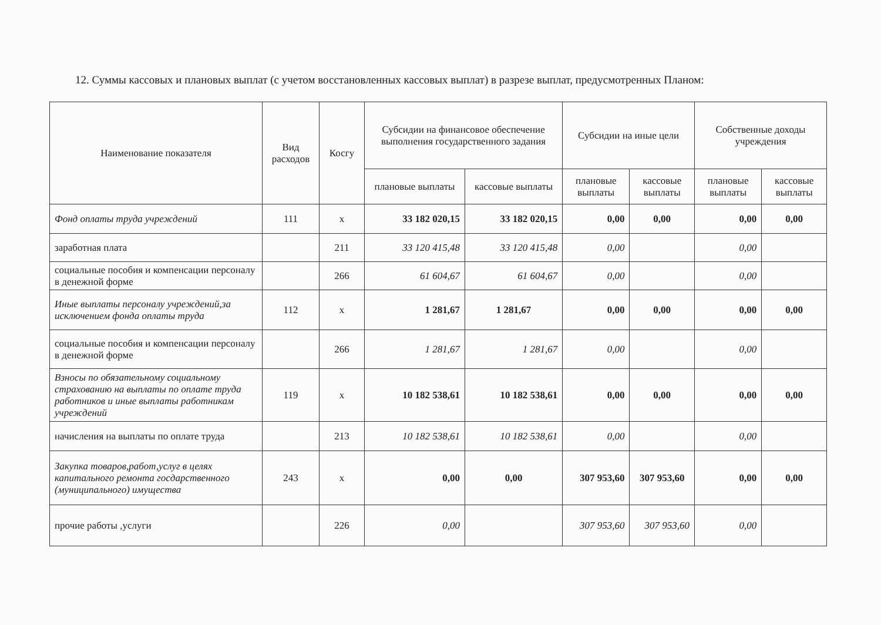12. Суммы кассовых и плановых выплат (с учетом восстановленных кассовых выплат) в разрезе выплат, предусмотренных Планом:
| Наименование показателя | Вид расходов | Косгу | Субсидии на финансовое обеспечение выполнения государственного задания | | Субсидии на иные цели | | Собственные доходы учреждения | |
| --- | --- | --- | --- | --- | --- | --- | --- | --- |
| | | | плановые выплаты | кассовые выплаты | плановые выплаты | кассовые выплаты | плановые выплаты | кассовые выплаты |
| Фонд оплаты труда учреждений | 111 | х | 33 182 020,15 | 33 182 020,15 | 0,00 | 0,00 | 0,00 | 0,00 |
| заработная плата | | 211 | 33 120 415,48 | 33 120 415,48 | 0,00 | | 0,00 | |
| социальные пособия и компенсации персоналу в денежной форме | | 266 | 61 604,67 | 61 604,67 | 0,00 | | 0,00 | |
| Иные выплаты персоналу учреждений,за исключением фонда оплаты труда | 112 | х | 1 281,67 | 1 281,67 | 0,00 | 0,00 | 0,00 | 0,00 |
| социальные пособия и компенсации персоналу в денежной форме | | 266 | 1 281,67 | 1 281,67 | 0,00 | | 0,00 | |
| Взносы по обязательному социальному страхованию на выплаты по оплате труда работников и иные выплаты работникам учреждений | 119 | х | 10 182 538,61 | 10 182 538,61 | 0,00 | 0,00 | 0,00 | 0,00 |
| начисления на выплаты по оплате труда | | 213 | 10 182 538,61 | 10 182 538,61 | 0,00 | | 0,00 | |
| Закупка товаров,работ,услуг в целях капитального ремонта госдарственного (муниципального) имущества | 243 | х | 0,00 | 0,00 | 307 953,60 | 307 953,60 | 0,00 | 0,00 |
| прочие работы ,услуги | | 226 | 0,00 | | 307 953,60 | 307 953,60 | 0,00 | |